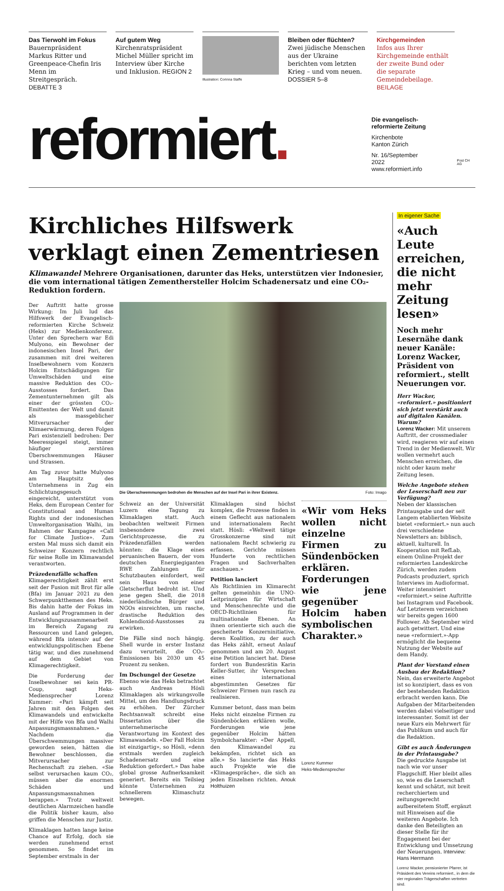Das Tierwohl im Fokus
Bauernpräsident Markus Ritter und Greenpeace-Chefin Iris Menn im Streitgespräch. DEBATTE 3
Auf gutem Weg
Kirchenratspräsident Michel Müller spricht im Interview über Kirche und Inklusion. REGION 2
Illustration: Corinna Staffe
Bleiben oder flüchten?
Zwei jüdische Menschen aus der Ukraine berichten vom letzten Krieg – und vom neuen. DOSSIER 5–8
Kirchgemeinden
Infos aus Ihrer Kirchgemeinde enthält der zweite Bund oder die separate Gemeindebeilage. BEILAGE
reformiert.
Die evangelisch-
reformierte Zeitung
Kirchenbote
Kanton Zürich
Nr. 16/September 2022
www.reformiert.info
Post CH AG
Kirchliches Hilfswerk verklagt einen Zementriesen
Klimawandel Mehrere Organisationen, darunter das Heks, unterstützen vier Indonesier, die vom international tätigen Zementhersteller Holcim Schadenersatz und eine CO₂-Reduktion fordern.
Der Auftritt hatte grosse Wirkung: Im Juli lud das Hilfswerk der Evangelisch-reformierten Kirche Schweiz (Heks) zur Medienkonferenz. Unter den Sprechern war Edi Mulyono, ein Bewohner der indonesischen Insel Pari, der zusammen mit drei weiteren Inselbewohnern vom Konzern Holcim Entschädigungen für Umweltschäden und eine massive Reduktion des CO₂-Ausstosses fordert. Das Zementunternehmen gilt als einer der grössten CO₂-Emittenten der Welt und damit als massgeblicher Mitverursacher der Klimaerwärmung, deren Folgen Pari existenziell bedrohen: Der Meeresspiegel steigt, immer häufiger zerstören Überschwemmungen Häuser und Strassen.
Am Tag zuvor hatte Mulyono am Hauptsitz des Unternehmens in Zug ein Schlichtungsgesuch eingereicht, unterstützt vom Heks, dem European Center for Constitutional and Human Rights und der indonesischen Umweltorganisation Walhi, im Rahmen der Kampagne «Call for Climate Justice». Zum ersten Mal muss sich damit ein Schweizer Konzern rechtlich für seine Rolle im Klimawandel verantworten.
Präzedenzfälle schaffen
Klimagerechtigkeit zählt erst seit der Fusion mit Brot für alle (Bfa) im Januar 2021 zu den Schwerpunktthemen des Heks. Bis dahin hatte der Fokus im Ausland auf Programmen in der Entwicklungszusammenarbeit im Bereich Zugang zu Ressourcen und Land gelegen, während Bfa intensiv auf der entwicklungspolitischen Ebene tätig war, und dies zunehmend auf dem Gebiet von Klimagerechtigkeit.
Die Forderung der Inselbewohner sei kein PR-Coup, sagt Heks-Mediensprecher Lorenz Kummer: «Pari kämpft seit Jahren mit den Folgen des Klimawandels und entwickelte mit der Hilfe von Bfa und Walhi Anpassungsmassnahmen.» Nachdem die Überschwemmungen massiver geworden seien, hätten die Bewohner beschlossen, die Mitverursacher zur Rechenschaft zu ziehen. «Sie selbst verursachen kaum CO₂, müssen aber die enormen Schäden und Anpassungsmassnahmen berappen.» Trotz weltweit deutlichen Alarmzeichen handle die Politik bisher kaum, also griffen die Menschen zur Justiz.
Klimaklagen hatten lange keine Chance auf Erfolg, doch sie werden zunehmend ernst genommen. So findet im September erstmals in der
Die Überschwemmungen bedrohen die Menschen auf der Insel Pari in ihrer Existenz. Foto: Imago
Schweiz an der Universität Luzern eine Tagung zu Klimaklagen statt. Auch beobachten weltweit Firmen insbesondere zwei Gerichtsprozesse, die zu Präzedenzfällen werden könnten: die Klage eines peruanischen Bauern, der vom deutschen Energiegiganten RWE Zahlungen für Schutzbauten einfordert, weil sein Haus von einer Gletscherflut bedroht ist. Und jene gegen Shell, die 2018 niederländische Bürger und NGOs einreichten, um rasche, drastische Reduktion des Kohlendioxid-Ausstosses zu erwirken.
Die Fälle sind noch hängig. Shell wurde in erster Instanz dazu verurteilt, die CO₂-Emissionen bis 2030 um 45 Prozent zu senken.
Im Dschungel der Gesetze
Ebenso wie das Heks betrachtet auch Andreas Hösli Klimaklagen als wirkungsvolle Mittel, um den Handlungsdruck zu erhöhen. Der Zürcher Rechtsanwalt schreibt eine Dissertation über die unternehmerische Verantwortung im Kontext des Klimawandels. «Der Fall Holcim ist einzigartig», so Hösli, «denn erstmals werden zugleich Schadenersatz und eine Reduktion gefordert.» Das habe global grosse Aufmerksamkeit generiert. Bereits ein Teilsieg könnte Unternehmen zu schnellerem Klimaschutz bewegen.
Klimaklagen sind höchst komplex, die Prozesse finden in einem Geflecht aus nationalem und internationalem Recht statt. Hösli: «Weltweit tätige Grosskonzerne sind mit nationalem Recht schwierig zu erfassen. Gerichte müssen Hunderte von rechtlichen Fragen und Sachverhalten anschauen.»
Petition lanciert
Als Richtlinien im Klimarecht gelten gemeinhin die UNO-Leitprinzipien für Wirtschaft und Menschenrechte und die OECD-Richtlinien für multinationale Ebenen. An ihnen orientierte sich auch die gescheiterte Konzerninitiative, deren Koalition, zu der auch das Heks zählt, erneut Anlauf genommen und am 20. August eine Petition lanciert hat. Diese fordert von Bundesrätin Karin Keller-Sutter, ihr Versprechen eines international abgestimmten Gesetzes für Schweizer Firmen nun rasch zu realisieren.
Kummer betont, dass man beim Heks nicht einzelne Firmen zu Sündenböcken erklären wolle, Forderungen wie jene gegenüber Holcim hätten Symbolcharakter: «Der Appell, den Klimawandel zu bekämpfen, richtet sich an alle.» So lancierte das Heks auch Projekte wie die «Klimagespräche», die sich an jeden Einzelnen richten. Anouk Holthuizen
«Wir vom Heks wollen nicht einzelne Firmen zu Sündenböcken erklären. Forderungen wie jene gegenüber Holcim haben symbolischen Charakter.»
Lorenz Kummer
Heks-Mediensprecher
In eigener Sache
«Auch Leute erreichen, die nicht mehr Zeitung lesen»
Noch mehr Lesernähe dank neuer Kanäle: Lorenz Wacker, Präsident von reformiert., stellt Neuerungen vor.
Herr Wacker, «reformiert.» positioniert sich jetzt verstärkt auch auf digitalen Kanälen. Warum?
Lorenz Wacker: Mit unserem Auftritt, der crossmedialer wird, reagieren wir auf einen Trend in der Medienwelt. Wir wollen vermehrt auch Menschen erreichen, die nicht oder kaum mehr Zeitung lesen.
Welche Angebote stehen der Leserschaft neu zur Verfügung?
Neben der klassischen Printausgabe und der seit Langem etablierten Website bietet «reformiert.» nun auch drei verschiedene Newsletters an: biblisch, aktuell, kulturell. In Kooperation mit RefLab, einem Online-Projekt der reformierten Landeskirche Zürich, werden zudem Podcasts produziert, sprich Interviews im Audioformat. Weiter intensiviert «reformiert.» seine Auftritte bei Instagram und Facebook. Auf Letzterem verzeichnen wir bereits gegen 1600 Follower. Ab September wird auch getwittert. Und eine neue «reformiert.»-App ermöglicht die bequeme Nutzung der Website auf dem Handy.
Plant der Vorstand einen Ausbau der Redaktion?
Nein, das erweiterte Angebot ist so konzipiert, dass es von der bestehenden Redaktion erbracht werden kann. Die Aufgaben der Mitarbeitenden werden dabei vielseitiger und interessanter. Somit ist der neue Kurs ein Mehrwert für das Publikum und auch für die Redaktion.
Gibt es auch Änderungen in der Printausgabe?
Die gedruckte Ausgabe ist nach wie vor unser Flaggschiff. Hier bleibt alles so, wie es die Leserschaft kennt und schätzt, mit breit recherchiertem und zeitungsgerecht aufbereitetem Stoff, ergänzt mit Hinweisen auf die weiteren Angebote. Ich danke den Beteiligten an dieser Stelle für ihr Engagement bei der Entwicklung und Umsetzung der Neuerungen. Interview: Hans Herrmann
Lorenz Wacker, pensionierter Pfarrer, ist Präsident des Vereins reformiert., in dem die vier regionalen Trägerschaften vertreten sind.